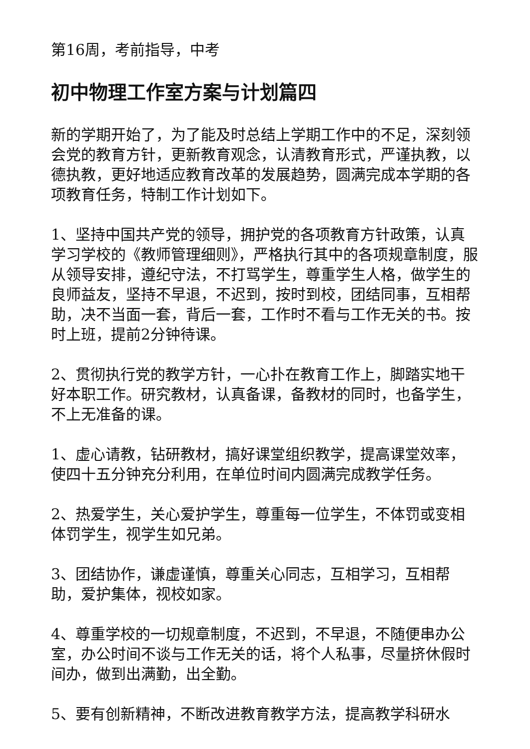第16周，考前指导，中考
初中物理工作室方案与计划篇四
新的学期开始了，为了能及时总结上学期工作中的不足，深刻领会党的教育方针，更新教育观念，认清教育形式，严谨执教，以德执教，更好地适应教育改革的发展趋势，圆满完成本学期的各项教育任务，特制工作计划如下。
1、坚持中国共产党的领导，拥护党的各项教育方针政策，认真学习学校的《教师管理细则》，严格执行其中的各项规章制度，服从领导安排，遵纪守法，不打骂学生，尊重学生人格，做学生的良师益友，坚持不早退，不迟到，按时到校，团结同事，互相帮助，决不当面一套，背后一套，工作时不看与工作无关的书。按时上班，提前2分钟待课。
2、贯彻执行党的教学方针，一心扑在教育工作上，脚踏实地干好本职工作。研究教材，认真备课，备教材的同时，也备学生，不上无准备的课。
1、虚心请教，钻研教材，搞好课堂组织教学，提高课堂效率，使四十五分钟充分利用，在单位时间内圆满完成教学任务。
2、热爱学生，关心爱护学生，尊重每一位学生，不体罚或变相体罚学生，视学生如兄弟。
3、团结协作，谦虚谨慎，尊重关心同志，互相学习，互相帮助，爱护集体，视校如家。
4、尊重学校的一切规章制度，不迟到，不早退，不随便串办公室，办公时间不谈与工作无关的话，将个人私事，尽量挤休假时间办，做到出满勤，出全勤。
5、要有创新精神，不断改进教育教学方法，提高教学科研水